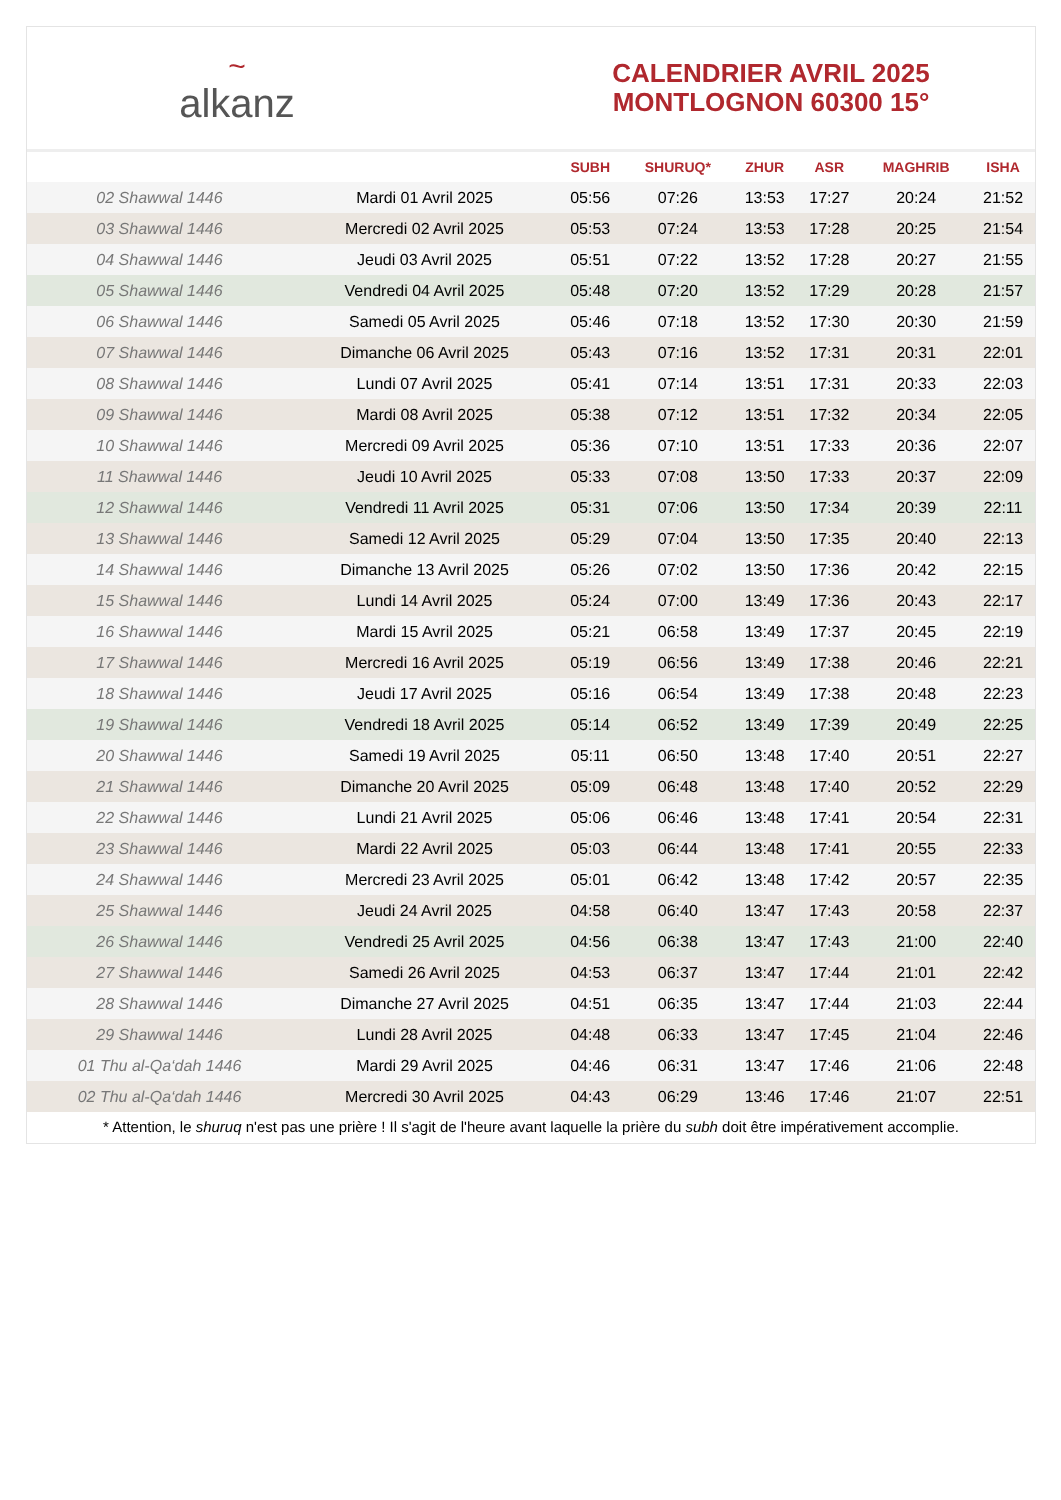~
alkanz
CALENDRIER AVRIL 2025
MONTLOGNON 60300 15°
| | | SUBH | SHURUQ* | ZHUR | ASR | MAGHRIB | ISHA |
| --- | --- | --- | --- | --- | --- | --- | --- |
| 02 Shawwal 1446 | Mardi 01 Avril 2025 | 05:56 | 07:26 | 13:53 | 17:27 | 20:24 | 21:52 |
| 03 Shawwal 1446 | Mercredi 02 Avril 2025 | 05:53 | 07:24 | 13:53 | 17:28 | 20:25 | 21:54 |
| 04 Shawwal 1446 | Jeudi 03 Avril 2025 | 05:51 | 07:22 | 13:52 | 17:28 | 20:27 | 21:55 |
| 05 Shawwal 1446 | Vendredi 04 Avril 2025 | 05:48 | 07:20 | 13:52 | 17:29 | 20:28 | 21:57 |
| 06 Shawwal 1446 | Samedi 05 Avril 2025 | 05:46 | 07:18 | 13:52 | 17:30 | 20:30 | 21:59 |
| 07 Shawwal 1446 | Dimanche 06 Avril 2025 | 05:43 | 07:16 | 13:52 | 17:31 | 20:31 | 22:01 |
| 08 Shawwal 1446 | Lundi 07 Avril 2025 | 05:41 | 07:14 | 13:51 | 17:31 | 20:33 | 22:03 |
| 09 Shawwal 1446 | Mardi 08 Avril 2025 | 05:38 | 07:12 | 13:51 | 17:32 | 20:34 | 22:05 |
| 10 Shawwal 1446 | Mercredi 09 Avril 2025 | 05:36 | 07:10 | 13:51 | 17:33 | 20:36 | 22:07 |
| 11 Shawwal 1446 | Jeudi 10 Avril 2025 | 05:33 | 07:08 | 13:50 | 17:33 | 20:37 | 22:09 |
| 12 Shawwal 1446 | Vendredi 11 Avril 2025 | 05:31 | 07:06 | 13:50 | 17:34 | 20:39 | 22:11 |
| 13 Shawwal 1446 | Samedi 12 Avril 2025 | 05:29 | 07:04 | 13:50 | 17:35 | 20:40 | 22:13 |
| 14 Shawwal 1446 | Dimanche 13 Avril 2025 | 05:26 | 07:02 | 13:50 | 17:36 | 20:42 | 22:15 |
| 15 Shawwal 1446 | Lundi 14 Avril 2025 | 05:24 | 07:00 | 13:49 | 17:36 | 20:43 | 22:17 |
| 16 Shawwal 1446 | Mardi 15 Avril 2025 | 05:21 | 06:58 | 13:49 | 17:37 | 20:45 | 22:19 |
| 17 Shawwal 1446 | Mercredi 16 Avril 2025 | 05:19 | 06:56 | 13:49 | 17:38 | 20:46 | 22:21 |
| 18 Shawwal 1446 | Jeudi 17 Avril 2025 | 05:16 | 06:54 | 13:49 | 17:38 | 20:48 | 22:23 |
| 19 Shawwal 1446 | Vendredi 18 Avril 2025 | 05:14 | 06:52 | 13:49 | 17:39 | 20:49 | 22:25 |
| 20 Shawwal 1446 | Samedi 19 Avril 2025 | 05:11 | 06:50 | 13:48 | 17:40 | 20:51 | 22:27 |
| 21 Shawwal 1446 | Dimanche 20 Avril 2025 | 05:09 | 06:48 | 13:48 | 17:40 | 20:52 | 22:29 |
| 22 Shawwal 1446 | Lundi 21 Avril 2025 | 05:06 | 06:46 | 13:48 | 17:41 | 20:54 | 22:31 |
| 23 Shawwal 1446 | Mardi 22 Avril 2025 | 05:03 | 06:44 | 13:48 | 17:41 | 20:55 | 22:33 |
| 24 Shawwal 1446 | Mercredi 23 Avril 2025 | 05:01 | 06:42 | 13:48 | 17:42 | 20:57 | 22:35 |
| 25 Shawwal 1446 | Jeudi 24 Avril 2025 | 04:58 | 06:40 | 13:47 | 17:43 | 20:58 | 22:37 |
| 26 Shawwal 1446 | Vendredi 25 Avril 2025 | 04:56 | 06:38 | 13:47 | 17:43 | 21:00 | 22:40 |
| 27 Shawwal 1446 | Samedi 26 Avril 2025 | 04:53 | 06:37 | 13:47 | 17:44 | 21:01 | 22:42 |
| 28 Shawwal 1446 | Dimanche 27 Avril 2025 | 04:51 | 06:35 | 13:47 | 17:44 | 21:03 | 22:44 |
| 29 Shawwal 1446 | Lundi 28 Avril 2025 | 04:48 | 06:33 | 13:47 | 17:45 | 21:04 | 22:46 |
| 01 Thu al-Qa‘dah 1446 | Mardi 29 Avril 2025 | 04:46 | 06:31 | 13:47 | 17:46 | 21:06 | 22:48 |
| 02 Thu al-Qa‘dah 1446 | Mercredi 30 Avril 2025 | 04:43 | 06:29 | 13:46 | 17:46 | 21:07 | 22:51 |
* Attention, le shuruq n'est pas une prière ! Il s'agit de l'heure avant laquelle la prière du subh doit être impérativement accomplie.